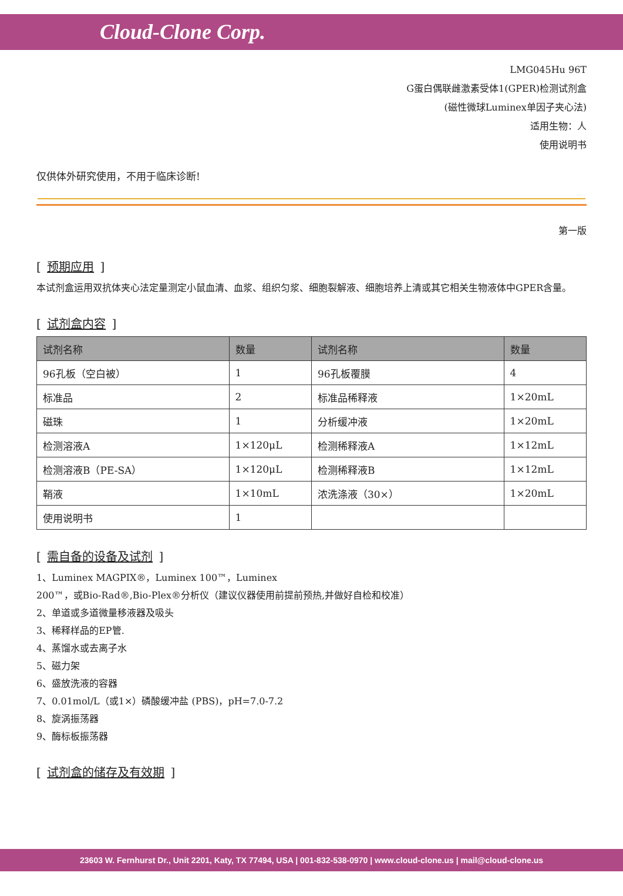Cloud-Clone Corp.
LMG045Hu 96T
G蛋白偶联雌激素受体1(GPER)检测试剂盒
(磁性微球Luminex单因子夹心法)
适用生物：人
使用说明书
仅供体外研究使用，不用于临床诊断!
第一版
[ 预期应用 ]
本试剂盒运用双抗体夹心法定量测定小鼠血清、血浆、组织匀浆、细胞裂解液、细胞培养上清或其它相关生物液体中GPER含量。
[ 试剂盒内容 ]
| 试剂名称 | 数量 | 试剂名称 | 数量 |
| --- | --- | --- | --- |
| 96孔板（空白被） | 1 | 96孔板覆膜 | 4 |
| 标准品 | 2 | 标准品稀释液 | 1×20mL |
| 磁珠 | 1 | 分析缓冲液 | 1×20mL |
| 检测溶液A | 1×120μL | 检测稀释液A | 1×12mL |
| 检测溶液B（PE-SA） | 1×120μL | 检测稀释液B | 1×12mL |
| 鞘液 | 1×10mL | 浓洗涤液（30×） | 1×20mL |
| 使用说明书 | 1 | | |
[ 需自备的设备及试剂 ]
1、Luminex MAGPIX®，Luminex 100™，Luminex
200™，或Bio-Rad®,Bio-Plex®分析仪（建议仪器使用前提前预热,并做好自检和校准）
2、单道或多道微量移液器及吸头
3、稀释样品的EP管.
4、蒸馏水或去离子水
5、磁力架
6、盛放洗液的容器
7、0.01mol/L（或1×）磷酸缓冲盐 (PBS)，pH=7.0-7.2
8、旋涡振荡器
9、酶标板振荡器
[ 试剂盒的储存及有效期 ]
23603 W. Fernhurst Dr., Unit 2201, Katy, TX 77494, USA | 001-832-538-0970 | www.cloud-clone.us | mail@cloud-clone.us